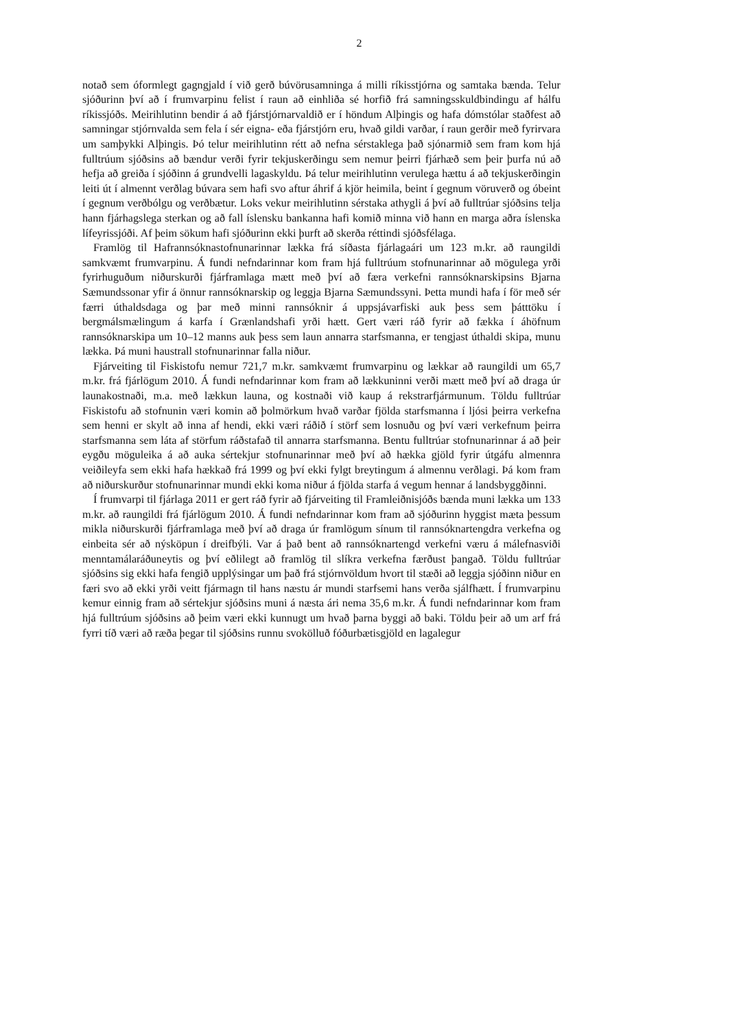2
notað sem óformlegt gagngjald í við gerð búvörusamninga á milli ríkisstjórna og samtaka bænda. Telur sjóðurinn því að í frumvarpinu felist í raun að einhliða sé horfið frá samningsskuldbindingu af hálfu ríkissjóðs. Meirihlutinn bendir á að fjárstjórnarvaldið er í höndum Alþingis og hafa dómstólar staðfest að samningar stjórnvalda sem fela í sér eigna- eða fjárstjórn eru, hvað gildi varðar, í raun gerðir með fyrirvara um samþykki Alþingis. Þó telur meirihlutinn rétt að nefna sérstaklega það sjónarmið sem fram kom hjá fulltrúum sjóðsins að bændur verði fyrir tekjuskerðingu sem nemur þeirri fjárhæð sem þeir þurfa nú að hefja að greiða í sjóðinn á grundvelli lagaskyldu. Þá telur meirihlutinn verulega hættu á að tekjuskerðingin leiti út í almennt verðlag búvara sem hafi svo aftur áhrif á kjör heimila, beint í gegnum vöruverð og óbeint í gegnum verðbólgu og verðbætur. Loks vekur meirihlutinn sérstaka athygli á því að fulltrúar sjóðsins telja hann fjárhagslega sterkan og að fall íslensku bankanna hafi komið minna við hann en marga aðra íslenska lífeyrissjóði. Af þeim sökum hafi sjóðurinn ekki þurft að skerða réttindi sjóðsfélaga.
Framlög til Hafrannsóknastofnunarinnar lækka frá síðasta fjárlagaári um 123 m.kr. að raungildi samkvæmt frumvarpinu. Á fundi nefndarinnar kom fram hjá fulltrúum stofnunarinnar að mögulega yrði fyrirhuguðum niðurskurði fjárframlaga mætt með því að færa verkefni rannsóknarskipsins Bjarna Sæmundssonar yfir á önnur rannsóknarskip og leggja Bjarna Sæmundssyni. Þetta mundi hafa í för með sér færri úthaldsdaga og þar með minni rannsóknir á uppsjávarfiski auk þess sem þátttöku í bergmálsmælingum á karfa í Grænlandshafi yrði hætt. Gert væri ráð fyrir að fækka í áhöfnum rannsóknarskipa um 10–12 manns auk þess sem laun annarra starfsmanna, er tengjast úthaldi skipa, munu lækka. Þá muni haustrall stofnunarinnar falla niður.
Fjárveiting til Fiskistofu nemur 721,7 m.kr. samkvæmt frumvarpinu og lækkar að raungildi um 65,7 m.kr. frá fjárlögum 2010. Á fundi nefndarinnar kom fram að lækkuninni verði mætt með því að draga úr launakostnaði, m.a. með lækkun launa, og kostnaði við kaup á rekstrarfjármunum. Töldu fulltrúar Fiskistofu að stofnunin væri komin að þolmörkum hvað varðar fjölda starfsmanna í ljósi þeirra verkefna sem henni er skylt að inna af hendi, ekki væri ráðið í störf sem losnuðu og því væri verkefnum þeirra starfsmanna sem láta af störfum ráðstafað til annarra starfsmanna. Bentu fulltrúar stofnunarinnar á að þeir eygðu möguleika á að auka sértekjur stofnunarinnar með því að hækka gjöld fyrir útgáfu almennra veiðileyfa sem ekki hafa hækkað frá 1999 og því ekki fylgt breytingum á almennu verðlagi. Þá kom fram að niðurskurður stofnunarinnar mundi ekki koma niður á fjölda starfa á vegum hennar á landsbyggðinni.
Í frumvarpi til fjárlaga 2011 er gert ráð fyrir að fjárveiting til Framleiðnisjóðs bænda muni lækka um 133 m.kr. að raungildi frá fjárlögum 2010. Á fundi nefndarinnar kom fram að sjóðurinn hyggist mæta þessum mikla niðurskurði fjárframlaga með því að draga úr framlögum sínum til rannsóknartengdra verkefna og einbeita sér að nýsköpun í dreifbýli. Var á það bent að rannsóknartengd verkefni væru á málefnasviði menntamálaráðuneytis og því eðlilegt að framlög til slíkra verkefna færðust þangað. Töldu fulltrúar sjóðsins sig ekki hafa fengið upplýsingar um það frá stjórnvöldum hvort til stæði að leggja sjóðinn niður en færi svo að ekki yrði veitt fjármagn til hans næstu ár mundi starfsemi hans verða sjálfhætt. Í frumvarpinu kemur einnig fram að sértekjur sjóðsins muni á næsta ári nema 35,6 m.kr. Á fundi nefndarinnar kom fram hjá fulltrúum sjóðsins að þeim væri ekki kunnugt um hvað þarna byggi að baki. Töldu þeir að um arf frá fyrri tíð væri að ræða þegar til sjóðsins runnu svokölluð fóðurbætisgjöld en lagalegur